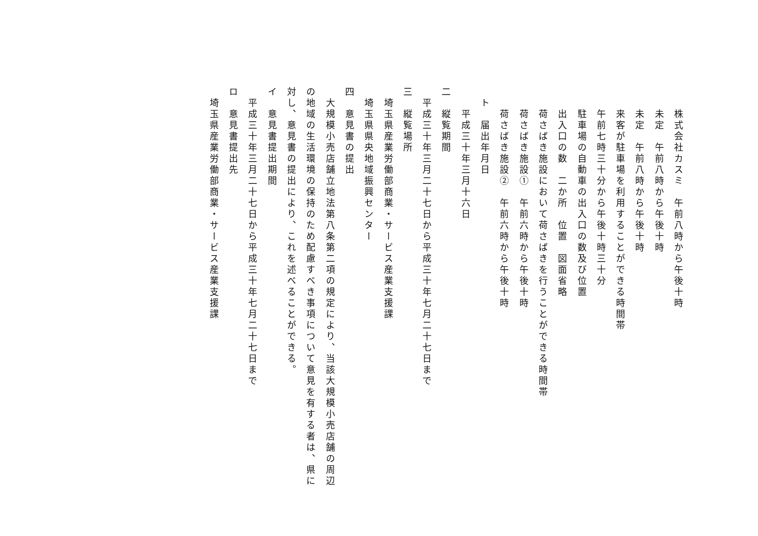株式会社カスミ　午前八時から午後十時
　　　未定　午前八時から午後十時
　　　未定　午前八時から午後十時
　　　来客が駐車場を利用することができる時間帯
　　　午前七時三十分から午後十時三十分
　　　駐車場の自動車の出入口の数及び位置
　　　出入口の数　二か所　位置　図面省略
　　　荷さばき施設において荷さばきを行うことができる時間帯
　　　荷さばき施設①　午前六時から午後十時
　　　荷さばき施設②　午前六時から午後十時
　　ト　届出年月日
　　　平成三十年三月十六日
　二　縦覧期間
　　平成三十年三月二十七日から平成三十年七月二十七日まで
　三　縦覧場所
　　埼玉県産業労働部商業・サービス産業支援課
　　埼玉県県央地域振興センター
　四　意見書の提出
　　大規模小売店舗立地法第八条第二項の規定により、当該大規模小売店舗の周辺
　の地域の生活環境の保持のため配慮すべき事項について意見を有する者は、県に
　対し、意見書の提出により、これを述べることができる。
　イ　意見書提出期間
　　平成三十年三月二十七日から平成三十年七月二十七日まで
　ロ　意見書提出先
　　埼玉県産業労働部商業・サービス産業支援課